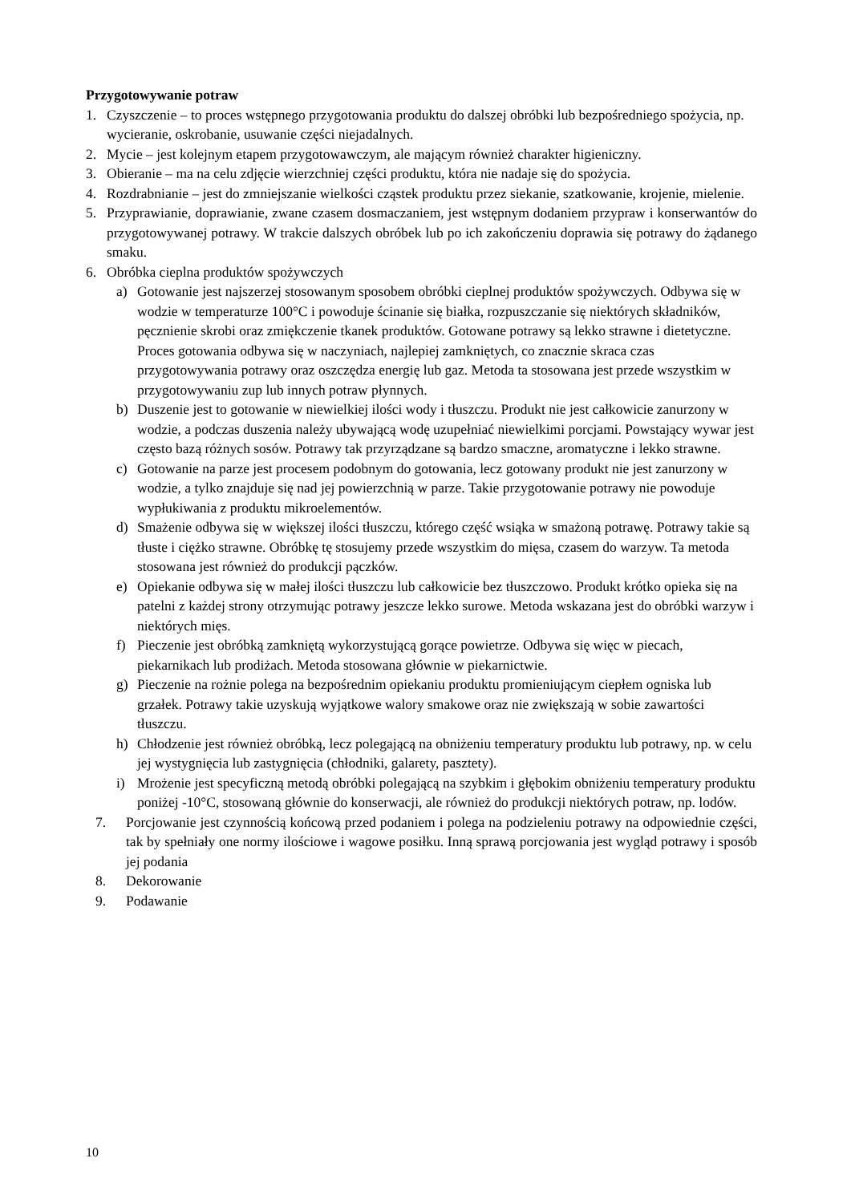Przygotowywanie potraw
1. Czyszczenie – to proces wstępnego przygotowania produktu do dalszej obróbki lub bezpośredniego spożycia, np. wycieranie, oskrobanie, usuwanie części niejadalnych.
2. Mycie – jest kolejnym etapem przygotowawczym, ale mającym również charakter higieniczny.
3. Obieranie – ma na celu zdjęcie wierzchniej części produktu, która nie nadaje się do spożycia.
4. Rozdrabnianie – jest do zmniejszanie wielkości cząstek produktu przez siekanie, szatkowanie, krojenie, mielenie.
5. Przyprawianie, doprawianie, zwane czasem dosmaczaniem, jest wstępnym dodaniem przypraw i konserwantów do przygotowywanej potrawy. W trakcie dalszych obróbek lub po ich zakończeniu doprawia się potrawy do żądanego smaku.
6. Obróbka cieplna produktów spożywczych
a) Gotowanie jest najszerzej stosowanym sposobem obróbki cieplnej produktów spożywczych. Odbywa się w wodzie w temperaturze 100°C i powoduje ścinanie się białka, rozpuszczanie się niektórych składników, pęcznienie skrobi oraz zmiękczenie tkanek produktów. Gotowane potrawy są lekko strawne i dietetyczne. Proces gotowania odbywa się w naczyniach, najlepiej zamkniętych, co znacznie skraca czas przygotowywania potrawy oraz oszczędza energię lub gaz. Metoda ta stosowana jest przede wszystkim w przygotowywaniu zup lub innych potraw płynnych.
b) Duszenie jest to gotowanie w niewielkiej ilości wody i tłuszczu. Produkt nie jest całkowicie zanurzony w wodzie, a podczas duszenia należy ubywającą wodę uzupełniać niewielkimi porcjami. Powstający wywar jest często bazą różnych sosów. Potrawy tak przyrządzane są bardzo smaczne, aromatyczne i lekko strawne.
c) Gotowanie na parze jest procesem podobnym do gotowania, lecz gotowany produkt nie jest zanurzony w wodzie, a tylko znajduje się nad jej powierzchnią w parze. Takie przygotowanie potrawy nie powoduje wypłukiwania z produktu mikroelementów.
d) Smażenie odbywa się w większej ilości tłuszczu, którego część wsiąka w smażoną potrawę. Potrawy takie są tłuste i ciężko strawne. Obróbkę tę stosujemy przede wszystkim do mięsa, czasem do warzyw. Ta metoda stosowana jest również do produkcji pączków.
e) Opiekanie odbywa się w małej ilości tłuszczu lub całkowicie bez tłuszczowo. Produkt krótko opieka się na patelni z każdej strony otrzymując potrawy jeszcze lekko surowe. Metoda wskazana jest do obróbki warzyw i niektórych mięs.
f) Pieczenie jest obróbką zamkniętą wykorzystującą gorące powietrze. Odbywa się więc w piecach, piekarnikach lub prodiżach. Metoda stosowana głównie w piekarnictwie.
g) Pieczenie na rożnie polega na bezpośrednim opiekaniu produktu promieniującym ciepłem ogniska lub grzałek. Potrawy takie uzyskują wyjątkowe walory smakowe oraz nie zwiększają w sobie zawartości tłuszczu.
h) Chłodzenie jest również obróbką, lecz polegającą na obniżeniu temperatury produktu lub potrawy, np. w celu jej wystygnięcia lub zastygnięcia (chłodniki, galarety, pasztety).
i) Mrożenie jest specyficzną metodą obróbki polegającą na szybkim i głębokim obniżeniu temperatury produktu poniżej -10°C, stosowaną głównie do konserwacji, ale również do produkcji niektórych potraw, np. lodów.
7. Porcjowanie jest czynnością końcową przed podaniem i polega na podzieleniu potrawy na odpowiednie części, tak by spełniały one normy ilościowe i wagowe posiłku. Inną sprawą porcjowania jest wygląd potrawy i sposób jej podania
8. Dekorowanie
9. Podawanie
10